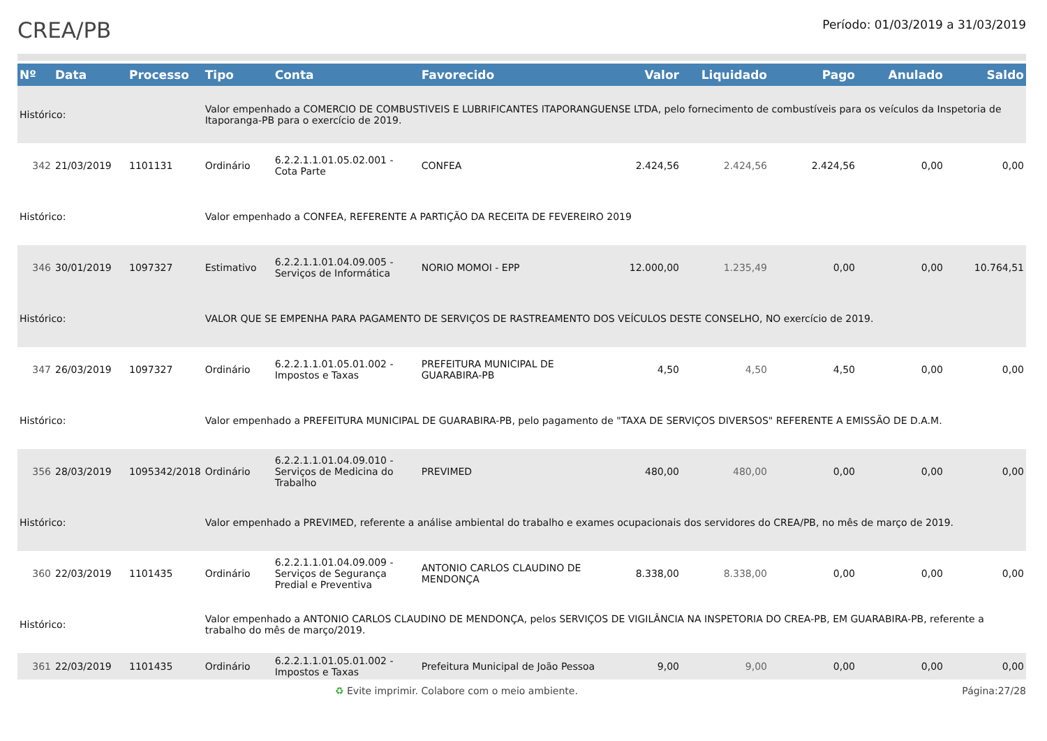CREA/PB
Período: 01/03/2019 a 31/03/2019
| Nº | Data | Processo | Tipo | Conta | Favorecido | Valor | Liquidado | Pago | Anulado | Saldo |
| --- | --- | --- | --- | --- | --- | --- | --- | --- | --- | --- |
| Histórico: | | | Valor empenhado a COMERCIO DE COMBUSTIVEIS E LUBRIFICANTES ITAPORANGUENSE LTDA, pelo fornecimento de combustíveis para os veículos da Inspetoria de Itaporanga-PB para o exercício de 2019. | | | | | | | |
| 342 | 21/03/2019 | 1101131 | Ordinário | 6.2.2.1.1.01.05.02.001 - Cota Parte | CONFEA | 2.424,56 | 2.424,56 | 2.424,56 | 0,00 | 0,00 |
| Histórico: | | | Valor empenhado a CONFEA, REFERENTE A PARTIÇÃO DA RECEITA DE FEVEREIRO 2019 | | | | | | | |
| 346 | 30/01/2019 | 1097327 | Estimativo | 6.2.2.1.1.01.04.09.005 - Serviços de Informática | NORIO MOMOI - EPP | 12.000,00 | 1.235,49 | 0,00 | 0,00 | 10.764,51 |
| Histórico: | | | VALOR QUE SE EMPENHA PARA PAGAMENTO DE SERVIÇOS DE RASTREAMENTO DOS VEÍCULOS DESTE CONSELHO, NO exercício de 2019. | | | | | | | |
| 347 | 26/03/2019 | 1097327 | Ordinário | 6.2.2.1.1.01.05.01.002 - Impostos e Taxas | PREFEITURA MUNICIPAL DE GUARABIRA-PB | 4,50 | 4,50 | 4,50 | 0,00 | 0,00 |
| Histórico: | | | Valor empenhado a PREFEITURA MUNICIPAL DE GUARABIRA-PB, pelo pagamento de "TAXA DE SERVIÇOS DIVERSOS" REFERENTE A EMISSÃO DE D.A.M. | | | | | | | |
| 356 | 28/03/2019 | 1095342/2018 | Ordinário | 6.2.2.1.1.01.04.09.010 - Serviços de Medicina do Trabalho | PREVIMED | 480,00 | 480,00 | 0,00 | 0,00 | 0,00 |
| Histórico: | | | Valor empenhado a PREVIMED, referente a análise ambiental do trabalho e exames ocupacionais dos servidores do CREA/PB, no mês de março de 2019. | | | | | | | |
| 360 | 22/03/2019 | 1101435 | Ordinário | 6.2.2.1.1.01.04.09.009 - Serviços de Segurança Predial e Preventiva | ANTONIO CARLOS CLAUDINO DE MENDONÇA | 8.338,00 | 8.338,00 | 0,00 | 0,00 | 0,00 |
| Histórico: | | | Valor empenhado a ANTONIO CARLOS CLAUDINO DE MENDONÇA, pelos SERVIÇOS DE VIGILÂNCIA NA INSPETORIA DO CREA-PB, EM GUARABIRA-PB, referente a trabalho do mês de março/2019. | | | | | | | |
| 361 | 22/03/2019 | 1101435 | Ordinário | 6.2.2.1.1.01.05.01.002 - Impostos e Taxas | Prefeitura Municipal de João Pessoa | 9,00 | 9,00 | 0,00 | 0,00 | 0,00 |
♻ Evite imprimir. Colabore com o meio ambiente. Página:27/28